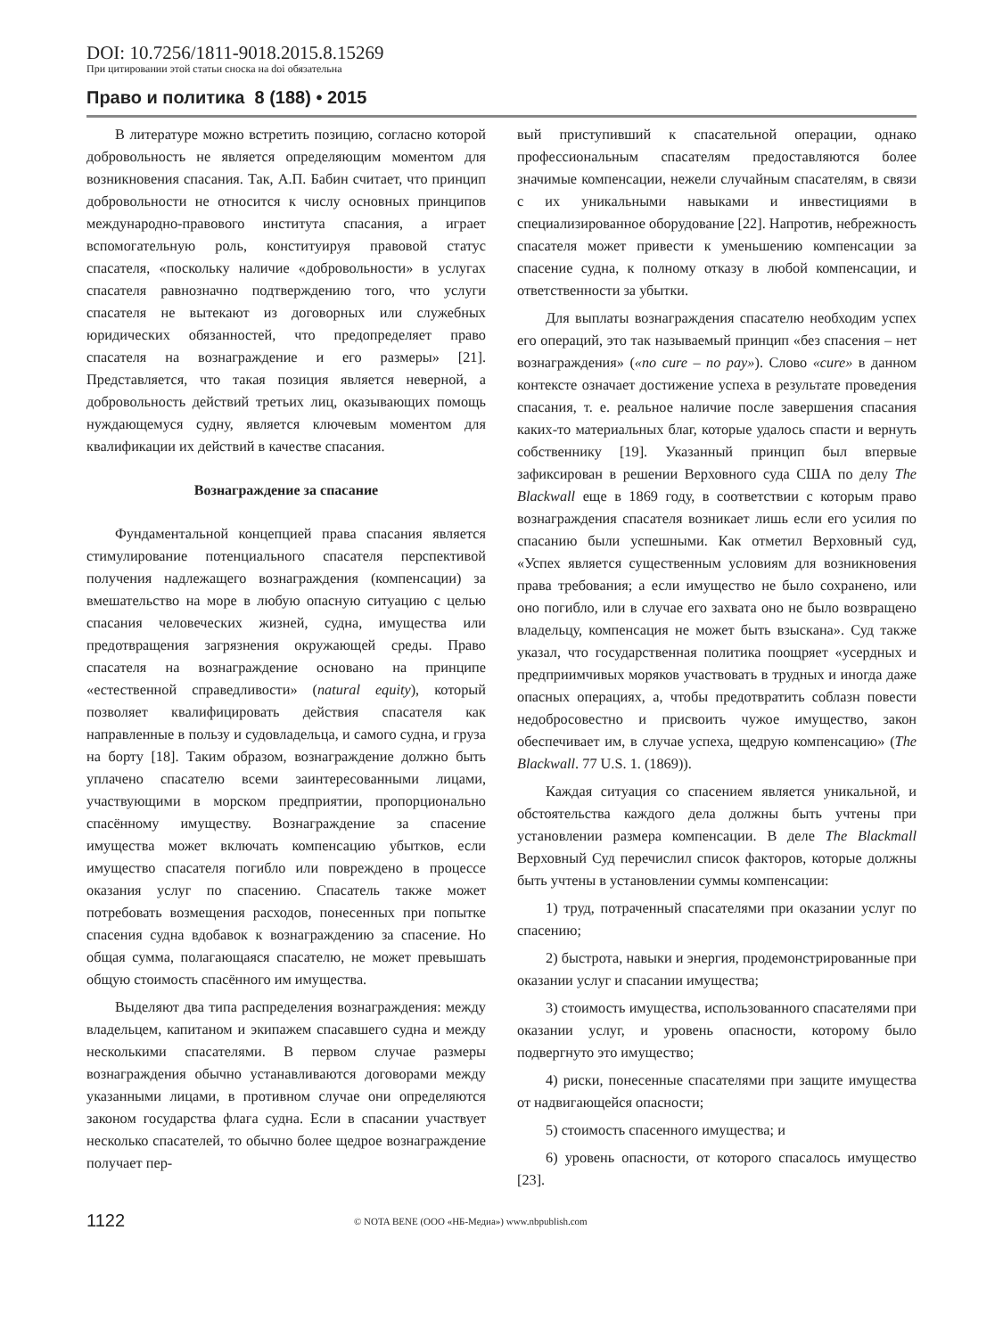DOI: 10.7256/1811-9018.2015.8.15269
При цитировании этой статьи сноска на doi обязательна
Право и политика 8 (188) • 2015
В литературе можно встретить позицию, согласно которой добровольность не является определяющим моментом для возникновения спасания. Так, А.П. Бабин считает, что принцип добровольности не относится к числу основных принципов международно-правового института спасания, а играет вспомогательную роль, конституируя правовой статус спасателя, «поскольку наличие «добровольности» в услугах спасателя равнозначно подтверждению того, что услуги спасателя не вытекают из договорных или служебных юридических обязанностей, что предопределяет право спасателя на вознаграждение и его размеры» [21]. Представляется, что такая позиция является неверной, а добровольность действий третьих лиц, оказывающих помощь нуждающемуся судну, является ключевым моментом для квалификации их действий в качестве спасания.
Вознаграждение за спасание
Фундаментальной концепцией права спасания является стимулирование потенциального спасателя перспективой получения надлежащего вознаграждения (компенсации) за вмешательство на море в любую опасную ситуацию с целью спасания человеческих жизней, судна, имущества или предотвращения загрязнения окружающей среды. Право спасателя на вознаграждение основано на принципе «естественной справедливости» (natural equity), который позволяет квалифицировать действия спасателя как направленные в пользу и судовладельца, и самого судна, и груза на борту [18]. Таким образом, вознаграждение должно быть уплачено спасателю всеми заинтересованными лицами, участвующими в морском предприятии, пропорционально спасённому имуществу. Вознаграждение за спасение имущества может включать компенсацию убытков, если имущество спасателя погибло или повреждено в процессе оказания услуг по спасению. Спасатель также может потребовать возмещения расходов, понесенных при попытке спасения судна вдобавок к вознаграждению за спасение. Но общая сумма, полагающаяся спасателю, не может превышать общую стоимость спасённого им имущества.
Выделяют два типа распределения вознаграждения: между владельцем, капитаном и экипажем спасавшего судна и между несколькими спасателями. В первом случае размеры вознаграждения обычно устанавливаются договорами между указанными лицами, в противном случае они определяются законом государства флага судна. Если в спасании участвует несколько спасателей, то обычно более щедрое вознаграждение получает пер-
вый приступивший к спасательной операции, однако профессиональным спасателям предоставляются более значимые компенсации, нежели случайным спасателям, в связи с их уникальными навыками и инвестициями в специализированное оборудование [22]. Напротив, небрежность спасателя может привести к уменьшению компенсации за спасение судна, к полному отказу в любой компенсации, и ответственности за убытки.
Для выплаты вознаграждения спасателю необходим успех его операций, это так называемый принцип «без спасения – нет вознаграждения» («no cure – no pay»). Слово «cure» в данном контексте означает достижение успеха в результате проведения спасания, т. е. реальное наличие после завершения спасания каких-то материальных благ, которые удалось спасти и вернуть собственнику [19]. Указанный принцип был впервые зафиксирован в решении Верховного суда США по делу The Blackwall еще в 1869 году, в соответствии с которым право вознаграждения спасателя возникает лишь если его усилия по спасанию были успешными. Как отметил Верховный суд, «Успех является существенным условиям для возникновения права требования; а если имущество не было сохранено, или оно погибло, или в случае его захвата оно не было возвращено владельцу, компенсация не может быть взыскана». Суд также указал, что государственная политика поощряет «усердных и предприимчивых моряков участвовать в трудных и иногда даже опасных операциях, а, чтобы предотвратить соблазн повести недобросовестно и присвоить чужое имущество, закон обеспечивает им, в случае успеха, щедрую компенсацию» (The Blackwall. 77 U.S. 1. (1869)).
Каждая ситуация со спасением является уникальной, и обстоятельства каждого дела должны быть учтены при установлении размера компенсации. В деле The Blackmall Верховный Суд перечислил список факторов, которые должны быть учтены в установлении суммы компенсации:
1) труд, потраченный спасателями при оказании услуг по спасению;
2) быстрота, навыки и энергия, продемонстрированные при оказании услуг и спасании имущества;
3) стоимость имущества, использованного спасателями при оказании услуг, и уровень опасности, которому было подвергнуто это имущество;
4) риски, понесенные спасателями при защите имущества от надвигающейся опасности;
5) стоимость спасенного имущества; и
6) уровень опасности, от которого спасалось имущество [23].
1122 © NOTA BENE (ООО «НБ-Медиа») www.nbpublish.com